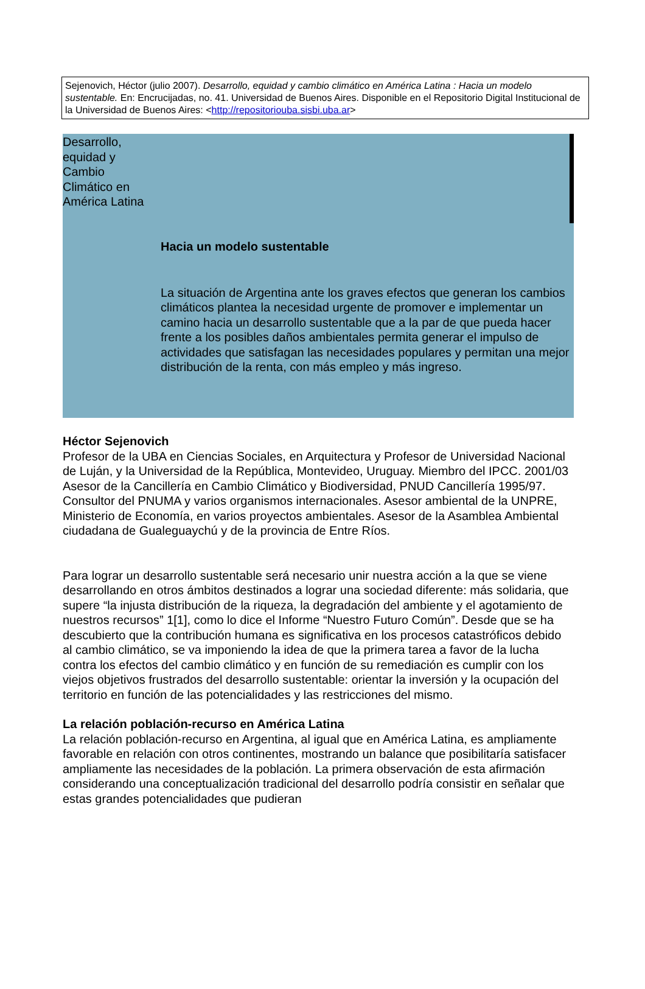Sejenovich, Héctor (julio 2007). Desarrollo, equidad y cambio climático en América Latina : Hacia un modelo sustentable. En: Encrucijadas, no. 41. Universidad de Buenos Aires. Disponible en el Repositorio Digital Institucional de la Universidad de Buenos Aires: <http://repositoriouba.sisbi.uba.ar>
Desarrollo,
equidad y
Cambio
Climático en
América Latina
Hacia un modelo sustentable
La situación de Argentina ante los graves efectos que generan los cambios climáticos plantea la necesidad urgente de promover e implementar un camino hacia un desarrollo sustentable que a la par de que pueda hacer frente a los posibles daños ambientales permita generar el impulso de actividades que satisfagan las necesidades populares y permitan una mejor distribución de la renta, con más empleo y más ingreso.
Héctor Sejenovich
Profesor de la UBA en Ciencias Sociales, en Arquitectura y Profesor de Universidad Nacional de Luján, y la Universidad de la República, Montevideo, Uruguay. Miembro del IPCC. 2001/03 Asesor de la Cancillería en Cambio Climático y Biodiversidad, PNUD Cancillería 1995/97. Consultor del PNUMA y varios organismos internacionales. Asesor ambiental de la UNPRE, Ministerio de Economía, en varios proyectos ambientales. Asesor de la Asamblea Ambiental ciudadana de Gualeguaychú y de la provincia de Entre Ríos.
Para lograr un desarrollo sustentable será necesario unir nuestra acción a la que se viene desarrollando en otros ámbitos destinados a lograr una sociedad diferente: más solidaria, que supere “la injusta distribución de la riqueza, la degradación del ambiente y el agotamiento de nuestros recursos” 1[1], como lo dice el Informe “Nuestro Futuro Común”. Desde que se ha descubierto que la contribución humana es significativa en los procesos catastróficos debido al cambio climático, se va imponiendo la idea de que la primera tarea a favor de la lucha contra los efectos del cambio climático y en función de su remediación es cumplir con los viejos objetivos frustrados del desarrollo sustentable: orientar la inversión y la ocupación del territorio en función de las potencialidades y las restricciones del mismo.
La relación población-recurso en América Latina
La relación población-recurso en Argentina, al igual que en América Latina, es ampliamente favorable en relación con otros continentes, mostrando un balance que posibilitaría satisfacer ampliamente las necesidades de la población. La primera observación de esta afirmación considerando una conceptualización tradicional del desarrollo podría consistir en señalar que estas grandes potencialidades que pudieran